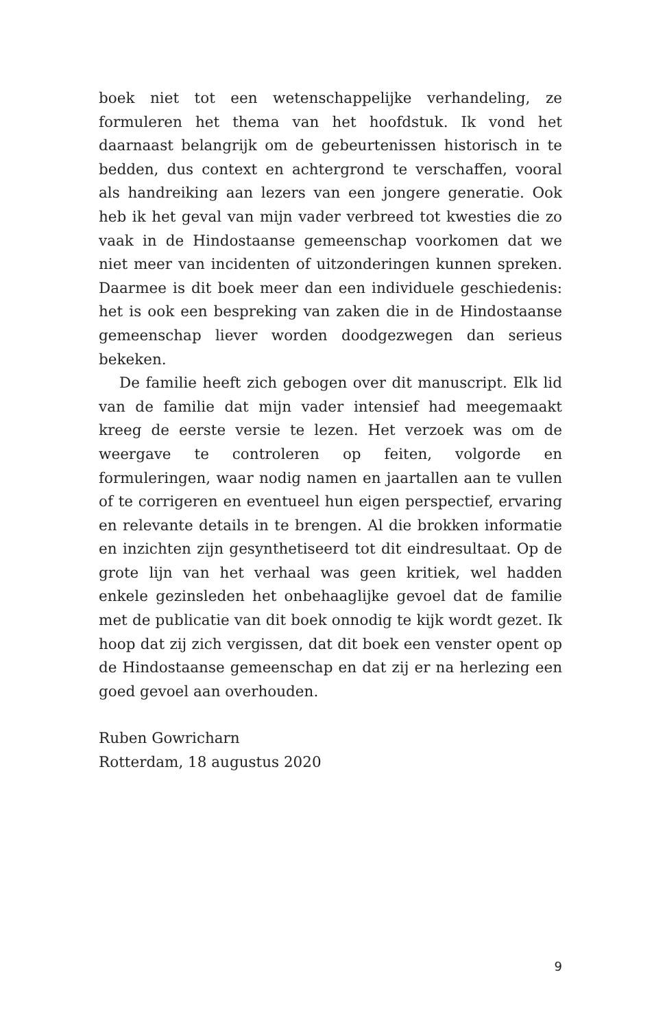boek niet tot een wetenschappelijke verhandeling, ze formuleren het thema van het hoofdstuk. Ik vond het daarnaast belangrijk om de gebeurtenissen historisch in te bedden, dus context en achtergrond te verschaffen, vooral als handreiking aan lezers van een jongere generatie. Ook heb ik het geval van mijn vader verbreed tot kwesties die zo vaak in de Hindostaanse gemeenschap voorkomen dat we niet meer van incidenten of uitzonderingen kunnen spreken. Daarmee is dit boek meer dan een individuele geschiedenis: het is ook een bespreking van zaken die in de Hindostaanse gemeenschap liever worden doodgezwegen dan serieus bekeken.
De familie heeft zich gebogen over dit manuscript. Elk lid van de familie dat mijn vader intensief had meegemaakt kreeg de eerste versie te lezen. Het verzoek was om de weergave te controleren op feiten, volgorde en formuleringen, waar nodig namen en jaartallen aan te vullen of te corrigeren en eventueel hun eigen perspectief, ervaring en relevante details in te brengen. Al die brokken informatie en inzichten zijn gesynthetiseerd tot dit eindresultaat. Op de grote lijn van het verhaal was geen kritiek, wel hadden enkele gezinsleden het onbehaaglijke gevoel dat de familie met de publicatie van dit boek onnodig te kijk wordt gezet. Ik hoop dat zij zich vergissen, dat dit boek een venster opent op de Hindostaanse gemeenschap en dat zij er na herlezing een goed gevoel aan overhouden.
Ruben Gowricharn
Rotterdam, 18 augustus 2020
9